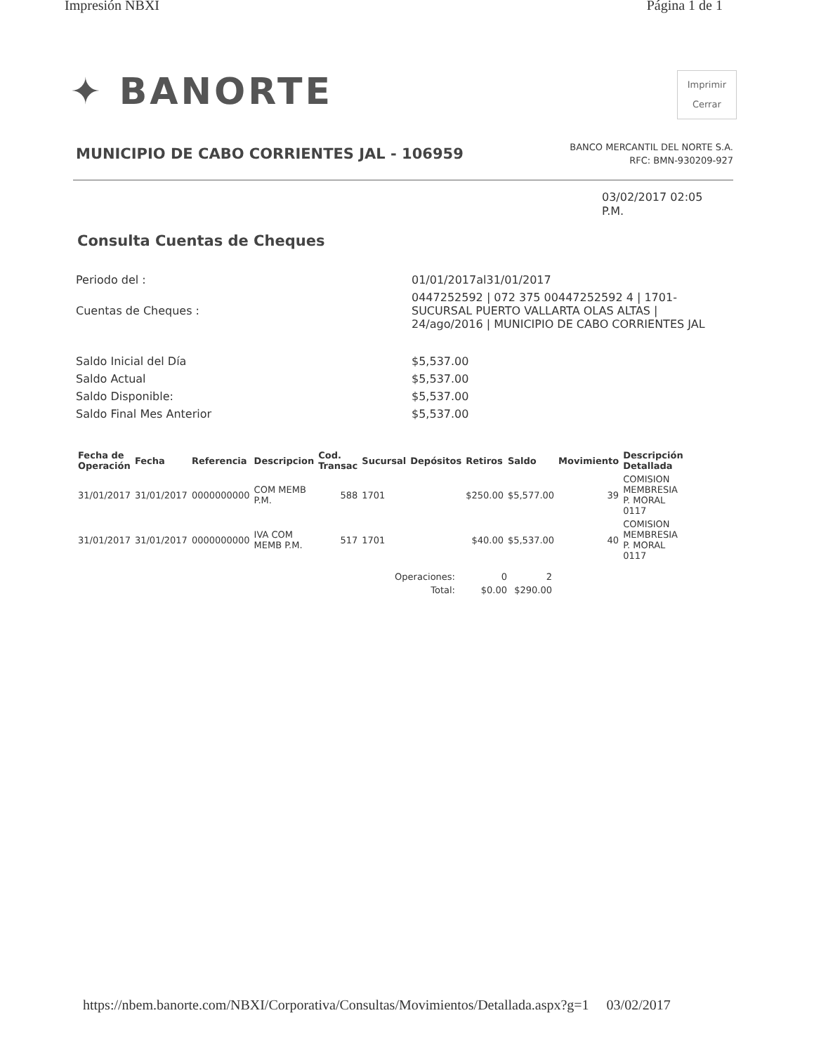Impresión NBXI Página 1 de 1
✦ BANORTE
Imprimir
Cerrar
MUNICIPIO DE CABO CORRIENTES JAL - 106959
BANCO MERCANTIL DEL NORTE S.A.
RFC: BMN-930209-927
03/02/2017 02:05
P.M.
Consulta Cuentas de Cheques
| Periodo del : | 01/01/2017al31/01/2017 |
| Cuentas de Cheques : | 0447252592 / 072 375 00447252592 4 / 1701- SUCURSAL PUERTO VALLARTA OLAS ALTAS / 24/ago/2016 / MUNICIPIO DE CABO CORRIENTES JAL |
| Saldo Inicial del Día | $5,537.00 |
| Saldo Actual | $5,537.00 |
| Saldo Disponible: | $5,537.00 |
| Saldo Final Mes Anterior | $5,537.00 |
| Fecha de Operación | Fecha | Referencia | Descripcion | Cod. Transac | Sucursal | Depósitos | Retiros | Saldo | Movimiento | Descripción Detallada |
| --- | --- | --- | --- | --- | --- | --- | --- | --- | --- | --- |
| 31/01/2017 | 31/01/2017 | 0000000000 | COM MEMB P.M. | 588 | 1701 | | $250.00 | $5,577.00 | 39 | COMISION MEMBRESIA P. MORAL 0117 |
| 31/01/2017 | 31/01/2017 | 0000000000 | IVA COM MEMB P.M. | 517 | 1701 | | $40.00 | $5,537.00 | 40 | COMISION MEMBRESIA P. MORAL 0117 |
| Operaciones: | 0 | 2 |
| Total: | $0.00 | $290.00 |
https://nbem.banorte.com/NBXI/Corporativa/Consultas/Movimientos/Detallada.aspx?g=1 03/02/2017